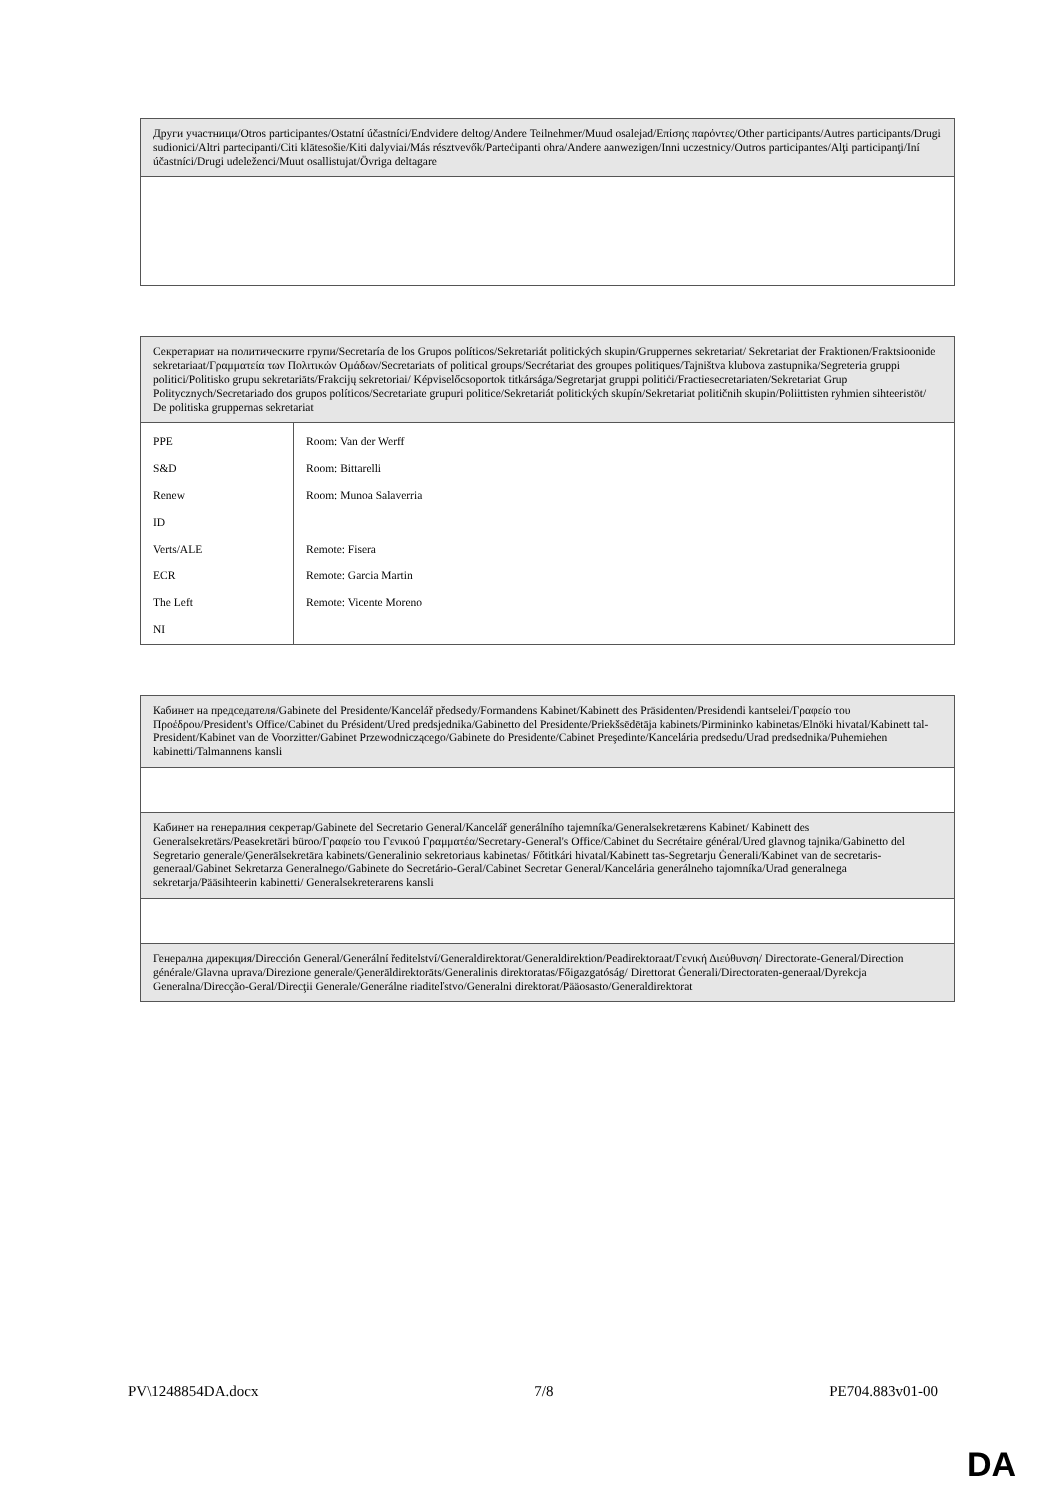| Други участници/Otros participantes/Ostatní účastníci/Endvidere deltog/Andere Teilnehmer/Muud osalejad/Επίσης παρόντες/Other participants/Autres participants/Drugi sudionici/Altri partecipanti/Citi klātesošie/Kiti dalyviai/Más résztvevők/Parteċipanti ohra/Andere aanwezigen/Inni uczestnicy/Outros participantes/Alţi participanţi/Iní účastníci/Drugi udeleženci/Muut osallistujat/Övriga deltagare |
| Секретариат на политическите групи/Secretaría de los Grupos políticos/Sekretariát politických skupin/Gruppernes sekretariat/ Sekretariat der Fraktionen/Fraktsioonide sekretariaat/Γραμματεία των Πολιτικών Ομάδων/Secretariats of political groups/Secrétariat des groupes politiques/Tajništva klubova zastupnika/Segreteria gruppi politici/Politisko grupu sekretariāts/Frakcijų sekretoriai/ Képviselőcsoportok titkársága/Segretarjat gruppi politiċi/Fractiesecretariaten/Sekretariat Grup Politycznych/Secretariado dos grupos políticos/Secretariate grupuri politice/Sekretariát politických skupín/Sekretariat političnih skupin/Poliittisten ryhmien sihteeristöt/ De politiska gruppernas sekretariat | |
| PPE | Room: Van der Werff |
| S&D | Room: Bittarelli |
| Renew | Room: Munoa Salaverria |
| ID | |
| Verts/ALE | Remote: Fisera |
| ECR | Remote: Garcia Martin |
| The Left | Remote: Vicente Moreno |
| NI | |
| Кабинет на председателя/Gabinete del Presidente/Kancelář předsedy/Formandens Kabinet/Kabinett des Präsidenten/Presidendi kantselei/Γραφείο του Προέδρου/President's Office/Cabinet du Président/Ured predsjednika/Gabinetto del Presidente/Priekšsēdētāja kabinets/Pirmininko kabinetas/Elnöki hivatal/Kabinett tal-President/Kabinet van de Voorzitter/Gabinet Przewodniczącego/Gabinete do Presidente/Cabinet Preşedinte/Kancelária predsedu/Urad predsednika/Puhemiehen kabinetti/Talmannens kansli |
| Кабинет на генералния секретар/Gabinete del Secretario General/Kancelář generálního tajemníka/Generalsekretærens Kabinet/ Kabinett des Generalsekretärs/Peasekretäri büroo/Γραφείο του Γενικού Γραμματέα/Secretary-General's Office/Cabinet du Secrétaire général/Ured glavnog tajnika/Gabinetto del Segretario generale/Ģenerālsekretāra kabinets/Generalinio sekretoriaus kabinetas/ Főtitkári hivatal/Kabinett tas-Segretarju Ġenerali/Kabinet van de secretaris-generaal/Gabinet Sekretarza Generalnego/Gabinete do Secretário-Geral/Cabinet Secretar General/Kancelária generálneho tajomníka/Urad generalnega sekretarja/Pääsihteerin kabinetti/ Generalsekreterarens kansli |
| Генерална дирекция/Dirección General/Generální ředitelství/Generaldirektorat/Generaldirektion/Peadirektoraat/Γενική Διεύθυνση/ Directorate-General/Direction générale/Glavna uprava/Direzione generale/Ģenerāldirektorāts/Generalinis direktoratas/Főigazgatóság/ Direttorat Ġenerali/Directoraten-generaal/Dyrekcja Generalna/Direcção-Geral/Direcţii Generale/Generálne riaditeľstvo/Generalni direktorat/Pääosasto/Generaldirektorat |
PV\1248854DA.docx 7/8 PE704.883v01-00
DA